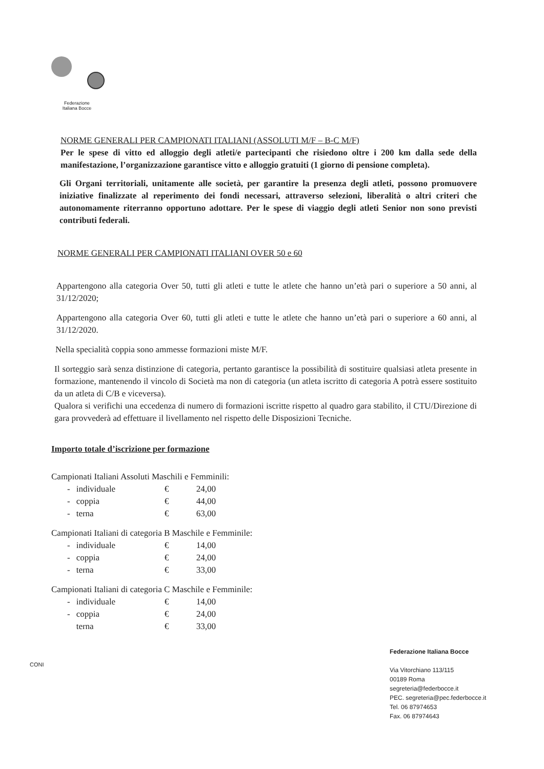Federazione
Italiana Bocce
NORME GENERALI PER CAMPIONATI ITALIANI (ASSOLUTI M/F – B-C M/F)
Per le spese di vitto ed alloggio degli atleti/e partecipanti che risiedono oltre i 200 km dalla sede della manifestazione, l’organizzazione garantisce vitto e alloggio gratuiti (1 giorno di pensione completa).
Gli Organi territoriali, unitamente alle società, per garantire la presenza degli atleti, possono promuovere iniziative finalizzate al reperimento dei fondi necessari, attraverso selezioni, liberalità o altri criteri che autonomamente riterranno opportuno adottare. Per le spese di viaggio degli atleti Senior non sono previsti contributi federali.
NORME GENERALI PER CAMPIONATI ITALIANI OVER 50 e 60
Appartengono alla categoria Over 50, tutti gli atleti e tutte le atlete che hanno un’età pari o superiore a 50 anni, al 31/12/2020;
Appartengono alla categoria Over 60, tutti gli atleti e tutte le atlete che hanno un’età pari o superiore a 60 anni, al 31/12/2020.
Nella specialità coppia sono ammesse formazioni miste M/F.
Il sorteggio sarà senza distinzione di categoria, pertanto garantisce la possibilità di sostituire qualsiasi atleta presente in formazione, mantenendo il vincolo di Società ma non di categoria (un atleta iscritto di categoria A potrà essere sostituito da un atleta di C/B e viceversa).
Qualora si verifichi una eccedenza di numero di formazioni iscritte rispetto al quadro gara stabilito, il CTU/Direzione di gara provvederà ad effettuare il livellamento nel rispetto delle Disposizioni Tecniche.
Importo totale d’iscrizione per formazione
Campionati Italiani Assoluti Maschili e Femminili:
| - | individuale | € | 24,00 |
| - | coppia | € | 44,00 |
| - | terna | € | 63,00 |
Campionati Italiani di categoria B Maschile e Femminile:
| - | individuale | € | 14,00 |
| - | coppia | € | 24,00 |
| - | terna | € | 33,00 |
Campionati Italiani di categoria C Maschile e Femminile:
| - | individuale | € | 14,00 |
| - | coppia | € | 24,00 |
| | terna | € | 33,00 |
CONI
Federazione Italiana Bocce
Via Vitorchiano 113/115
00189 Roma
segreteria@federbocce.it
PEC. segreteria@pec.federbocce.it
Tel. 06 87974653
Fax. 06 87974643